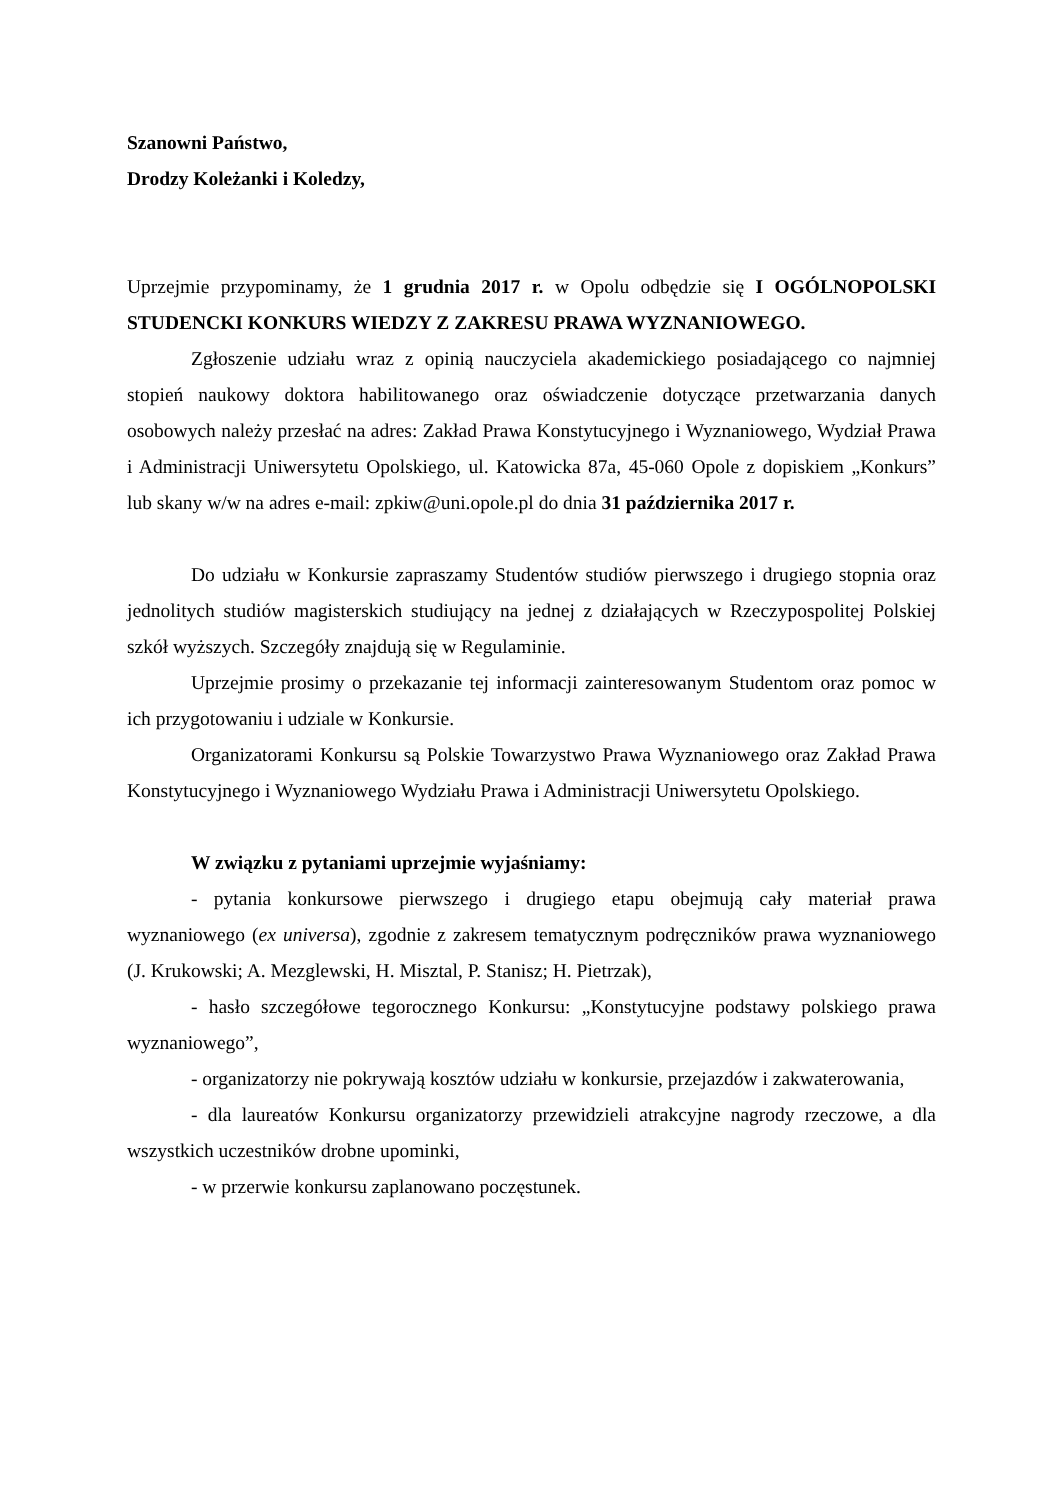Szanowni Państwo,
Drodzy Koleżanki i Koledzy,
Uprzejmie przypominamy, że 1 grudnia 2017 r. w Opolu odbędzie się I OGÓLNOPOLSKI STUDENCKI KONKURS WIEDZY Z ZAKRESU PRAWA WYZNANIOWEGO.
Zgłoszenie udziału wraz z opinią nauczyciela akademickiego posiadającego co najmniej stopień naukowy doktora habilitowanego oraz oświadczenie dotyczące przetwarzania danych osobowych należy przesłać na adres: Zakład Prawa Konstytucyjnego i Wyznaniowego, Wydział Prawa i Administracji Uniwersytetu Opolskiego, ul. Katowicka 87a, 45-060 Opole z dopiskiem „Konkurs” lub skany w/w na adres e-mail: zpkiw@uni.opole.pl do dnia 31 października 2017 r.
Do udziału w Konkursie zapraszamy Studentów studiów pierwszego i drugiego stopnia oraz jednolitych studiów magisterskich studiujący na jednej z działających w Rzeczypospolitej Polskiej szkół wyższych. Szczegóły znajdują się w Regulaminie.
Uprzejmie prosimy o przekazanie tej informacji zainteresowanym Studentom oraz pomoc w ich przygotowaniu i udziale w Konkursie.
Organizatorami Konkursu są Polskie Towarzystwo Prawa Wyznaniowego oraz Zakład Prawa Konstytucyjnego i Wyznaniowego Wydziału Prawa i Administracji Uniwersytetu Opolskiego.
W związku z pytaniami uprzejmie wyjaśniamy:
- pytania konkursowe pierwszego i drugiego etapu obejmują cały materiał prawa wyznaniowego (ex universa), zgodnie z zakresem tematycznym podręczników prawa wyznaniowego (J. Krukowski; A. Mezglewski, H. Misztal, P. Stanisz; H. Pietrzak),
- hasło szczegółowe tegorocznego Konkursu: „Konstytucyjne podstawy polskiego prawa wyznaniowego”,
- organizatorzy nie pokrywają kosztów udziału w konkursie, przejazdów i zakwaterowania,
- dla laureatów Konkursu organizatorzy przewidzieli atrakcyjne nagrody rzeczowe, a dla wszystkich uczestników drobne upominki,
- w przerwie konkursu zaplanowano poczęstunek.